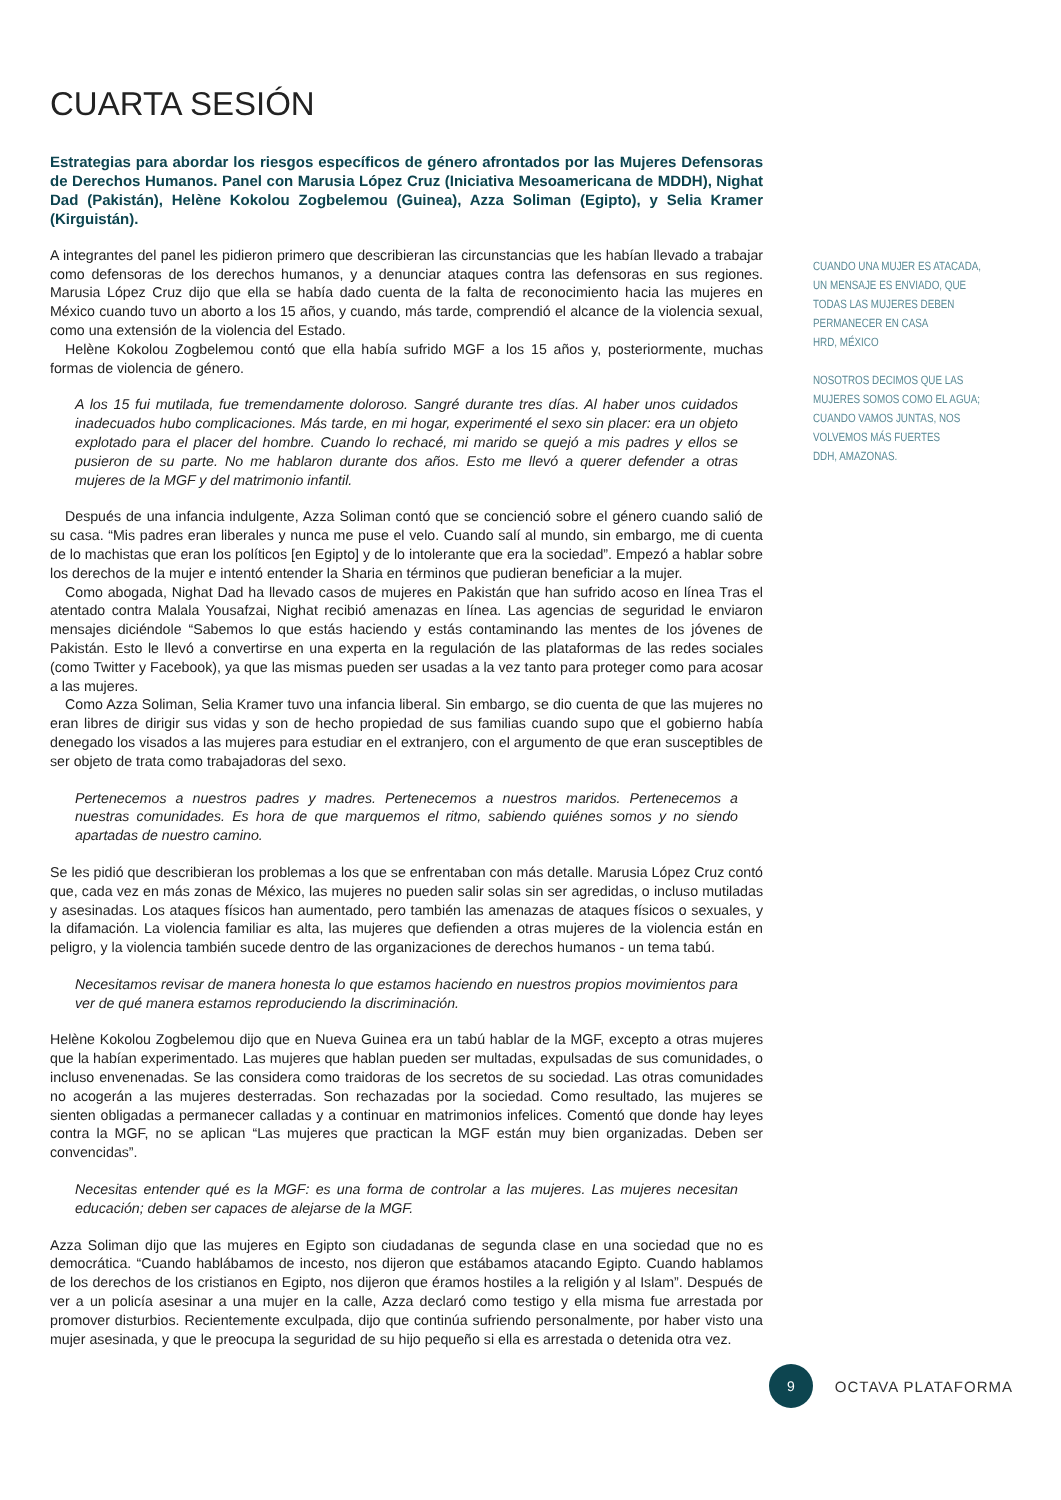CUARTA SESIÓN
Estrategias para abordar los riesgos específicos de género afrontados por las Mujeres Defensoras de Derechos Humanos. Panel con Marusia López Cruz (Iniciativa Mesoamericana de MDDH), Nighat Dad (Pakistán), Helène Kokolou Zogbelemou (Guinea), Azza Soliman (Egipto), y Selia Kramer (Kirguistán).
A integrantes del panel les pidieron primero que describieran las circunstancias que les habían llevado a trabajar como defensoras de los derechos humanos, y a denunciar ataques contra las defensoras en sus regiones. Marusia López Cruz dijo que ella se había dado cuenta de la falta de reconocimiento hacia las mujeres en México cuando tuvo un aborto a los 15 años, y cuando, más tarde, comprendió el alcance de la violencia sexual, como una extensión de la violencia del Estado.
Helène Kokolou Zogbelemou contó que ella había sufrido MGF a los 15 años y, posteriormente, muchas formas de violencia de género.
A los 15 fui mutilada, fue tremendamente doloroso. Sangré durante tres días. Al haber unos cuidados inadecuados hubo complicaciones. Más tarde, en mi hogar, experimenté el sexo sin placer: era un objeto explotado para el placer del hombre. Cuando lo rechacé, mi marido se quejó a mis padres y ellos se pusieron de su parte. No me hablaron durante dos años. Esto me llevó a querer defender a otras mujeres de la MGF y del matrimonio infantil.
Después de una infancia indulgente, Azza Soliman contó que se concienció sobre el género cuando salió de su casa. “Mis padres eran liberales y nunca me puse el velo. Cuando salí al mundo, sin embargo, me di cuenta de lo machistas que eran los políticos [en Egipto] y de lo intolerante que era la sociedad”. Empezó a hablar sobre los derechos de la mujer e intentó entender la Sharia en términos que pudieran beneficiar a la mujer.
Como abogada, Nighat Dad ha llevado casos de mujeres en Pakistán que han sufrido acoso en línea Tras el atentado contra Malala Yousafzai, Nighat recibió amenazas en línea. Las agencias de seguridad le enviaron mensajes diciéndole “Sabemos lo que estás haciendo y estás contaminando las mentes de los jóvenes de Pakistán. Esto le llevó a convertirse en una experta en la regulación de las plataformas de las redes sociales (como Twitter y Facebook), ya que las mismas pueden ser usadas a la vez tanto para proteger como para acosar a las mujeres.
Como Azza Soliman, Selia Kramer tuvo una infancia liberal. Sin embargo, se dio cuenta de que las mujeres no eran libres de dirigir sus vidas y son de hecho propiedad de sus familias cuando supo que el gobierno había denegado los visados a las mujeres para estudiar en el extranjero, con el argumento de que eran susceptibles de ser objeto de trata como trabajadoras del sexo.
Pertenecemos a nuestros padres y madres. Pertenecemos a nuestros maridos. Pertenecemos a nuestras comunidades. Es hora de que marquemos el ritmo, sabiendo quiénes somos y no siendo apartadas de nuestro camino.
Se les pidió que describieran los problemas a los que se enfrentaban con más detalle. Marusia López Cruz contó que, cada vez en más zonas de México, las mujeres no pueden salir solas sin ser agredidas, o incluso mutiladas y asesinadas. Los ataques físicos han aumentado, pero también las amenazas de ataques físicos o sexuales, y la difamación. La violencia familiar es alta, las mujeres que defienden a otras mujeres de la violencia están en peligro, y la violencia también sucede dentro de las organizaciones de derechos humanos - un tema tabú.
Necesitamos revisar de manera honesta lo que estamos haciendo en nuestros propios movimientos para ver de qué manera estamos reproduciendo la discriminación.
Helène Kokolou Zogbelemou dijo que en Nueva Guinea era un tabú hablar de la MGF, excepto a otras mujeres que la habían experimentado. Las mujeres que hablan pueden ser multadas, expulsadas de sus comunidades, o incluso envenenadas. Se las considera como traidoras de los secretos de su sociedad. Las otras comunidades no acogerán a las mujeres desterradas. Son rechazadas por la sociedad. Como resultado, las mujeres se sienten obligadas a permanecer calladas y a continuar en matrimonios infelices. Comentó que donde hay leyes contra la MGF, no se aplican “Las mujeres que practican la MGF están muy bien organizadas. Deben ser convencidas”.
Necesitas entender qué es la MGF: es una forma de controlar a las mujeres. Las mujeres necesitan educación; deben ser capaces de alejarse de la MGF.
Azza Soliman dijo que las mujeres en Egipto son ciudadanas de segunda clase en una sociedad que no es democrática. “Cuando hablábamos de incesto, nos dijeron que estábamos atacando Egipto. Cuando hablamos de los derechos de los cristianos en Egipto, nos dijeron que éramos hostiles a la religión y al Islam”. Después de ver a un policía asesinar a una mujer en la calle, Azza declaró como testigo y ella misma fue arrestada por promover disturbios. Recientemente exculpada, dijo que continúa sufriendo personalmente, por haber visto una mujer asesinada, y que le preocupa la seguridad de su hijo pequeño si ella es arrestada o detenida otra vez.
CUANDO UNA MUJER ES ATACADA, UN MENSAJE ES ENVIADO, QUE TODAS LAS MUJERES DEBEN PERMANECER EN CASA
HRD, MÉXICO
NOSOTROS DECIMOS QUE LAS MUJERES SOMOS COMO EL AGUA; CUANDO VAMOS JUNTAS, NOS VOLVEMOS MÁS FUERTES
DDH, AMAZONAS.
9
OCTAVA PLATAFORMA